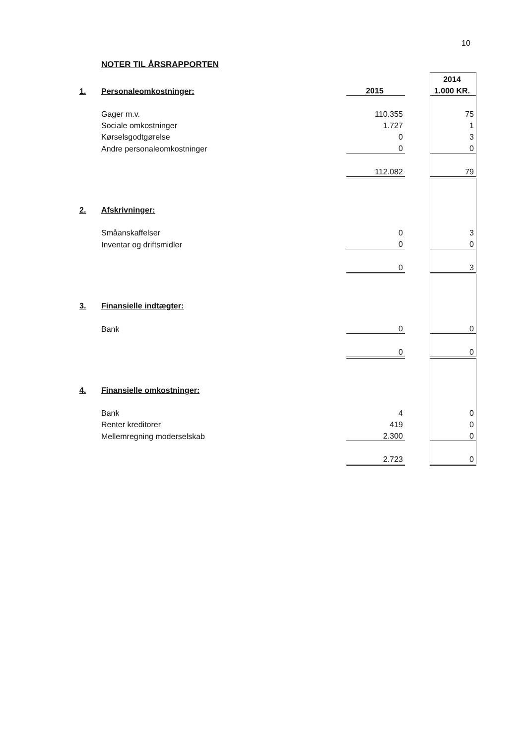10
NOTER TIL ÅRSRAPPORTEN
| | | | | 2014 |
| 1. | Personaleomkostninger: | 2015 | | 1.000 KR. |
| | Gager m.v. | 110.355 | | 75 |
| | Sociale omkostninger | 1.727 | | 1 |
| | Kørselsgodtgørelse | 0 | | 3 |
| | Andre personaleomkostninger | 0 | | 0 |
| | | 112.082 | | 79 |
| 2. | Afskrivninger: | | | |
| | Småanskaffelser | 0 | | 3 |
| | Inventar og driftsmidler | 0 | | 0 |
| | | 0 | | 3 |
| 3. | Finansielle indtægter: | | | |
| | Bank | 0 | | 0 |
| | | 0 | | 0 |
| 4. | Finansielle omkostninger: | | | |
| | Bank | 4 | | 0 |
| | Renter kreditorer | 419 | | 0 |
| | Mellemregning moderselskab | 2.300 | | 0 |
| | | 2.723 | | 0 |